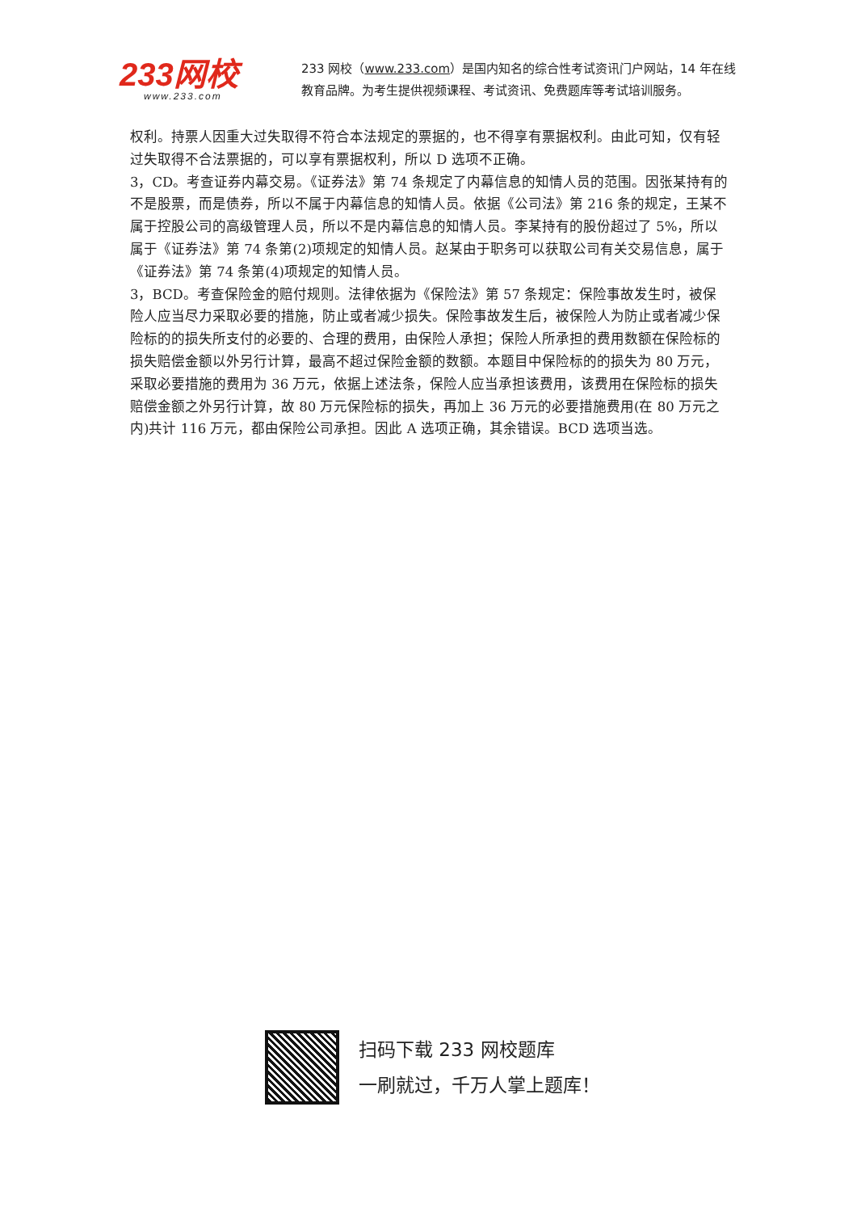233网校
www.233.com
233 网校（www.233.com）是国内知名的综合性考试资讯门户网站，14 年在线教育品牌。为考生提供视频课程、考试资讯、免费题库等考试培训服务。
权利。持票人因重大过失取得不符合本法规定的票据的，也不得享有票据权利。由此可知，仅有轻过失取得不合法票据的，可以享有票据权利，所以 D 选项不正确。
3，CD。考查证券内幕交易。《证券法》第 74 条规定了内幕信息的知情人员的范围。因张某持有的不是股票，而是债券，所以不属于内幕信息的知情人员。依据《公司法》第 216 条的规定，王某不属于控股公司的高级管理人员，所以不是内幕信息的知情人员。李某持有的股份超过了 5%，所以属于《证券法》第 74 条第(2)项规定的知情人员。赵某由于职务可以获取公司有关交易信息，属于《证券法》第 74 条第(4)项规定的知情人员。
3，BCD。考查保险金的赔付规则。法律依据为《保险法》第 57 条规定：保险事故发生时，被保险人应当尽力采取必要的措施，防止或者减少损失。保险事故发生后，被保险人为防止或者减少保险标的的损失所支付的必要的、合理的费用，由保险人承担；保险人所承担的费用数额在保险标的损失赔偿金额以外另行计算，最高不超过保险金额的数额。本题目中保险标的的损失为 80 万元，采取必要措施的费用为 36 万元，依据上述法条，保险人应当承担该费用，该费用在保险标的损失赔偿金额之外另行计算，故 80 万元保险标的损失，再加上 36 万元的必要措施费用(在 80 万元之内)共计 116 万元，都由保险公司承担。因此 A 选项正确，其余错误。BCD 选项当选。
扫码下载 233 网校题库
一刷就过，千万人掌上题库！